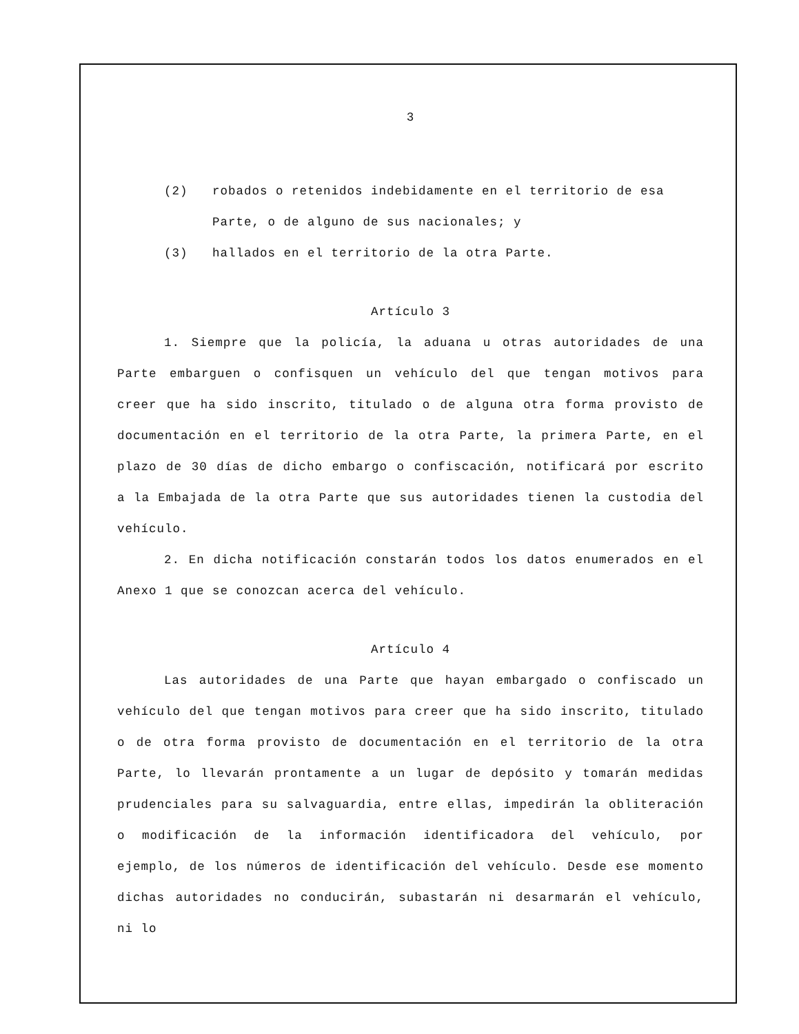3
(2) robados o retenidos indebidamente en el territorio de esa Parte, o de alguno de sus nacionales; y
(3) hallados en el territorio de la otra Parte.
Artículo 3
1. Siempre que la policía, la aduana u otras autoridades de una Parte embarguen o confisquen un vehículo del que tengan motivos para creer que ha sido inscrito, titulado o de alguna otra forma provisto de documentación en el territorio de la otra Parte, la primera Parte, en el plazo de 30 días de dicho embargo o confiscación, notificará por escrito a la Embajada de la otra Parte que sus autoridades tienen la custodia del vehículo.
2. En dicha notificación constarán todos los datos enumerados en el Anexo 1 que se conozcan acerca del vehículo.
Artículo 4
Las autoridades de una Parte que hayan embargado o confiscado un vehículo del que tengan motivos para creer que ha sido inscrito, titulado o de otra forma provisto de documentación en el territorio de la otra Parte, lo llevarán prontamente a un lugar de depósito y tomarán medidas prudenciales para su salvaguardia, entre ellas, impedirán la obliteración o modificación de la información identificadora del vehículo, por ejemplo, de los números de identificación del vehículo. Desde ese momento dichas autoridades no conducirán, subastarán ni desarmarán el vehículo, ni lo